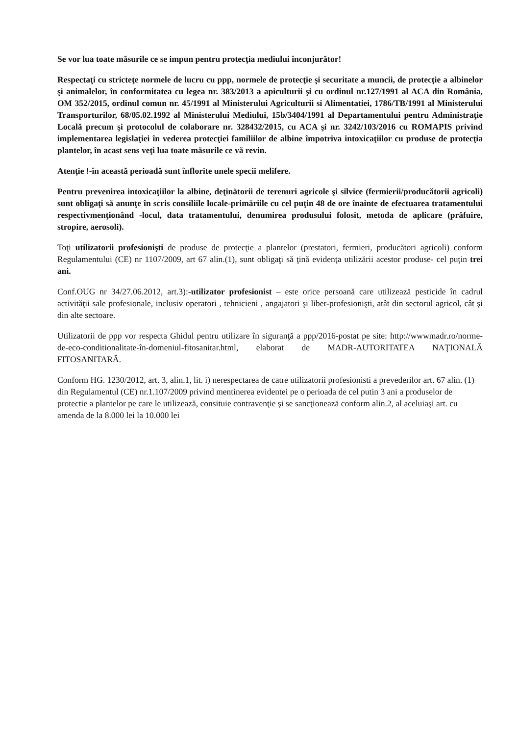Se vor lua toate măsurile ce se impun pentru protecţia mediului înconjurător!
Respectaţi cu stricteţe normele de lucru cu ppp, normele de protecţie şi securitate a muncii, de protecţie a albinelor şi animalelor, în conformitatea cu legea nr. 383/2013 a apiculturii şi cu ordinul nr.127/1991 al ACA din România, OM 352/2015, ordinul comun nr. 45/1991 al Ministerului Agriculturii si Alimentatiei, 1786/TB/1991 al Ministerului Transporturilor, 68/05.02.1992 al Ministerului Mediului, 15b/3404/1991 al Departamentului pentru Administraţie Locală precum şi protocolul de colaborare nr. 328432/2015, cu ACA şi nr. 3242/103/2016 cu ROMAPIS privind implementarea legislaţiei în vederea protecţiei familiilor de albine împotriva intoxicaţiilor cu produse de protecţia plantelor, în acast sens veţi lua toate măsurile ce vă revin.
Atenţie !-în această perioadă sunt înflorite unele specii melifere.
Pentru prevenirea intoxicaţiilor la albine, deţinătorii de terenuri agricole şi silvice (fermierii/producătorii agricoli) sunt obligaţi să anunţe în scris consiliile locale-primăriile cu cel puţin 48 de ore înainte de efectuarea tratamentului respectivmenţionând -locul, data tratamentului, denumirea produsului folosit, metoda de aplicare (prăfuire, stropire, aerosoli).
Toţi utilizatorii profesionişti de produse de protecţie a plantelor (prestatori, fermieri, producători agricoli) conform Regulamentului (CE) nr 1107/2009, art 67 alin.(1), sunt obligaţi să ţină evidenţa utilizării acestor produse- cel puţin trei ani.
Conf.OUG nr 34/27.06.2012, art.3):-utilizator profesionist – este orice persoană care utilizează pesticide în cadrul activităţii sale profesionale, inclusiv operatori , tehnicieni , angajatori şi liber-profesionişti, atât din sectorul agricol, cât şi din alte sectoare.
Utilizatorii de ppp vor respecta Ghidul pentru utilizare în siguranţă a ppp/2016-postat pe site: http://wwwmadr.ro/norme-de-eco-conditionalitate-în-domeniul-fitosanitar.html, elaborat de MADR-AUTORITATEA NAŢIONALĂ FITOSANITARĂ.
Conform HG. 1230/2012, art. 3, alin.1, lit. i) nerespectarea de catre utilizatorii profesionisti a prevederilor art. 67 alin. (1) din Regulamentul (CE) nr.1.107/2009 privind mentinerea evidentei pe o perioada de cel putin 3 ani a produselor de protectie a plantelor pe care le utilizează, consituie contravenţie şi se sancţionează conform alin.2, al aceluiaşi art. cu amenda de la 8.000 lei la 10.000 lei